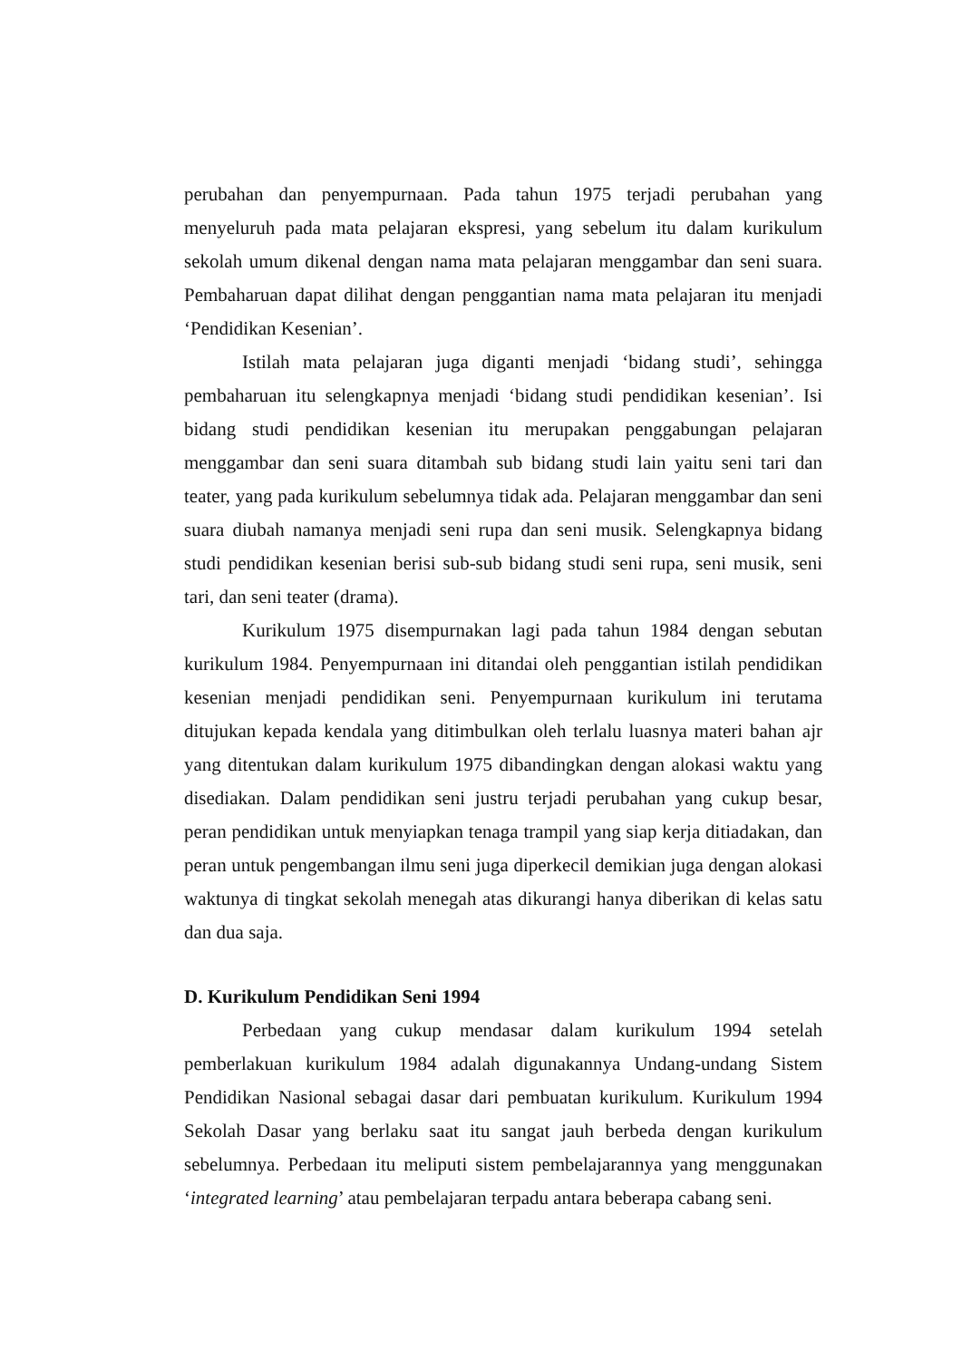perubahan dan penyempurnaan. Pada tahun 1975 terjadi perubahan yang menyeluruh pada mata pelajaran ekspresi, yang sebelum itu dalam kurikulum sekolah umum dikenal dengan nama mata pelajaran menggambar dan seni suara. Pembaharuan dapat dilihat dengan penggantian nama mata pelajaran itu menjadi ‘Pendidikan Kesenian’.
Istilah mata pelajaran juga diganti menjadi ‘bidang studi’, sehingga pembaharuan itu selengkapnya menjadi ‘bidang studi pendidikan kesenian’. Isi bidang studi pendidikan kesenian itu merupakan penggabungan pelajaran menggambar dan seni suara ditambah sub bidang studi lain yaitu seni tari dan teater, yang pada kurikulum sebelumnya tidak ada. Pelajaran menggambar dan seni suara diubah namanya menjadi seni rupa dan seni musik. Selengkapnya bidang studi pendidikan kesenian berisi sub-sub bidang studi seni rupa, seni musik, seni tari, dan seni teater (drama).
Kurikulum 1975 disempurnakan lagi pada tahun 1984 dengan sebutan kurikulum 1984. Penyempurnaan ini ditandai oleh penggantian istilah pendidikan kesenian menjadi pendidikan seni. Penyempurnaan kurikulum ini terutama ditujukan kepada kendala yang ditimbulkan oleh terlalu luasnya materi bahan ajr yang ditentukan dalam kurikulum 1975 dibandingkan dengan alokasi waktu yang disediakan. Dalam pendidikan seni justru terjadi perubahan yang cukup besar, peran pendidikan untuk menyiapkan tenaga trampil yang siap kerja ditiadakan, dan peran untuk pengembangan ilmu seni juga diperkecil demikian juga dengan alokasi waktunya di tingkat sekolah menegah atas dikurangi hanya diberikan di kelas satu dan dua saja.
D. Kurikulum Pendidikan Seni 1994
Perbedaan yang cukup mendasar dalam kurikulum 1994 setelah pemberlakuan kurikulum 1984 adalah digunakannya Undang-undang Sistem Pendidikan Nasional sebagai dasar dari pembuatan kurikulum. Kurikulum 1994 Sekolah Dasar yang berlaku saat itu sangat jauh berbeda dengan kurikulum sebelumnya. Perbedaan itu meliputi sistem pembelajarannya yang menggunakan ‘integrated learning’ atau pembelajaran terpadu antara beberapa cabang seni.